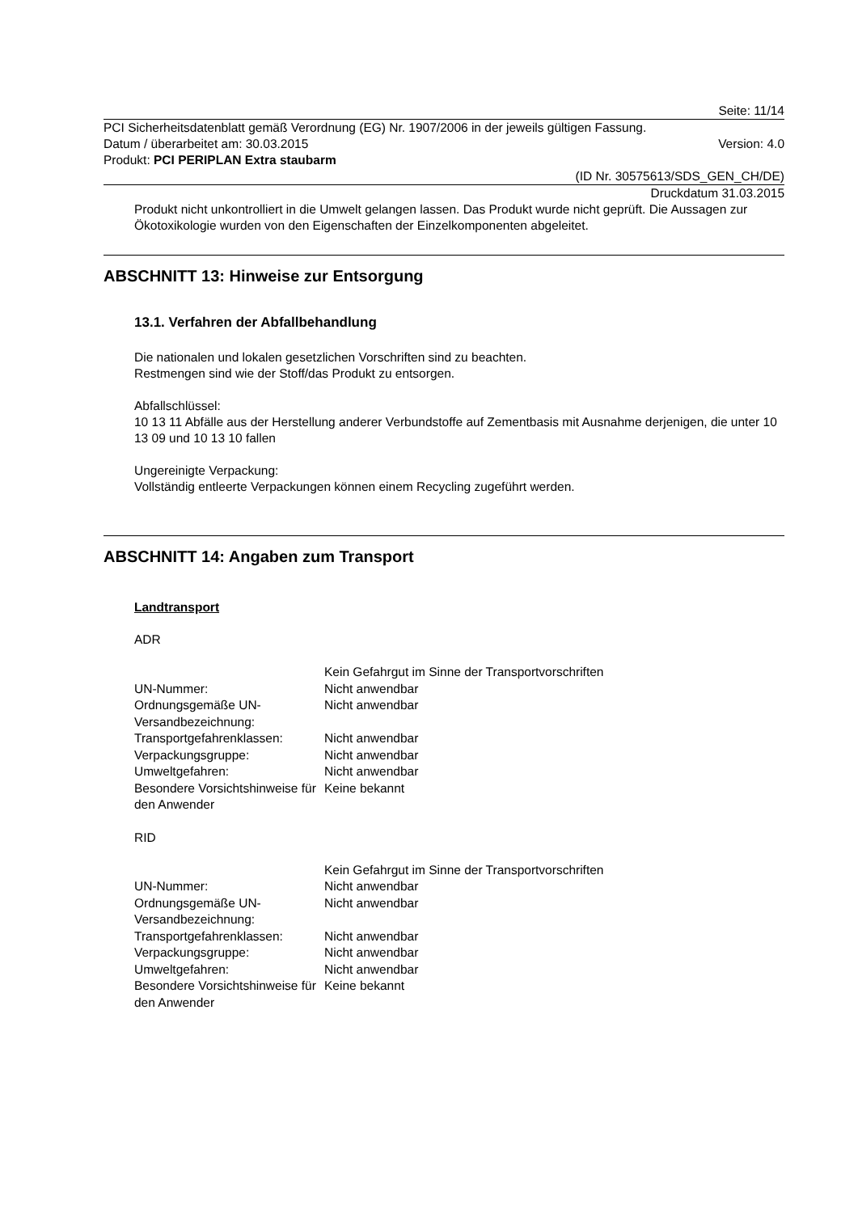Seite: 11/14
PCI Sicherheitsdatenblatt gemäß Verordnung (EG) Nr. 1907/2006 in der jeweils gültigen Fassung.
Datum / überarbeitet am: 30.03.2015 Version: 4.0
Produkt: PCI PERIPLAN Extra staubarm
(ID Nr. 30575613/SDS_GEN_CH/DE)
Druckdatum 31.03.2015
Produkt nicht unkontrolliert in die Umwelt gelangen lassen. Das Produkt wurde nicht geprüft. Die Aussagen zur Ökotoxikologie wurden von den Eigenschaften der Einzelkomponenten abgeleitet.
ABSCHNITT 13: Hinweise zur Entsorgung
13.1. Verfahren der Abfallbehandlung
Die nationalen und lokalen gesetzlichen Vorschriften sind zu beachten.
Restmengen sind wie der Stoff/das Produkt zu entsorgen.
Abfallschlüssel:
10 13 11 Abfälle aus der Herstellung anderer Verbundstoffe auf Zementbasis mit Ausnahme derjenigen, die unter 10 13 09 und 10 13 10 fallen
Ungereinigte Verpackung:
Vollständig entleerte Verpackungen können einem Recycling zugeführt werden.
ABSCHNITT 14: Angaben zum Transport
Landtransport
ADR
| | Kein Gefahrgut im Sinne der Transportvorschriften |
| UN-Nummer: | Nicht anwendbar |
| Ordnungsgemäße UN-Versandbezeichnung: | Nicht anwendbar |
| Transportgefahrenklassen: | Nicht anwendbar |
| Verpackungsgruppe: | Nicht anwendbar |
| Umweltgefahren: | Nicht anwendbar |
| Besondere Vorsichtshinweise für den Anwender | Keine bekannt |
RID
| | Kein Gefahrgut im Sinne der Transportvorschriften |
| UN-Nummer: | Nicht anwendbar |
| Ordnungsgemäße UN-Versandbezeichnung: | Nicht anwendbar |
| Transportgefahrenklassen: | Nicht anwendbar |
| Verpackungsgruppe: | Nicht anwendbar |
| Umweltgefahren: | Nicht anwendbar |
| Besondere Vorsichtshinweise für den Anwender | Keine bekannt |